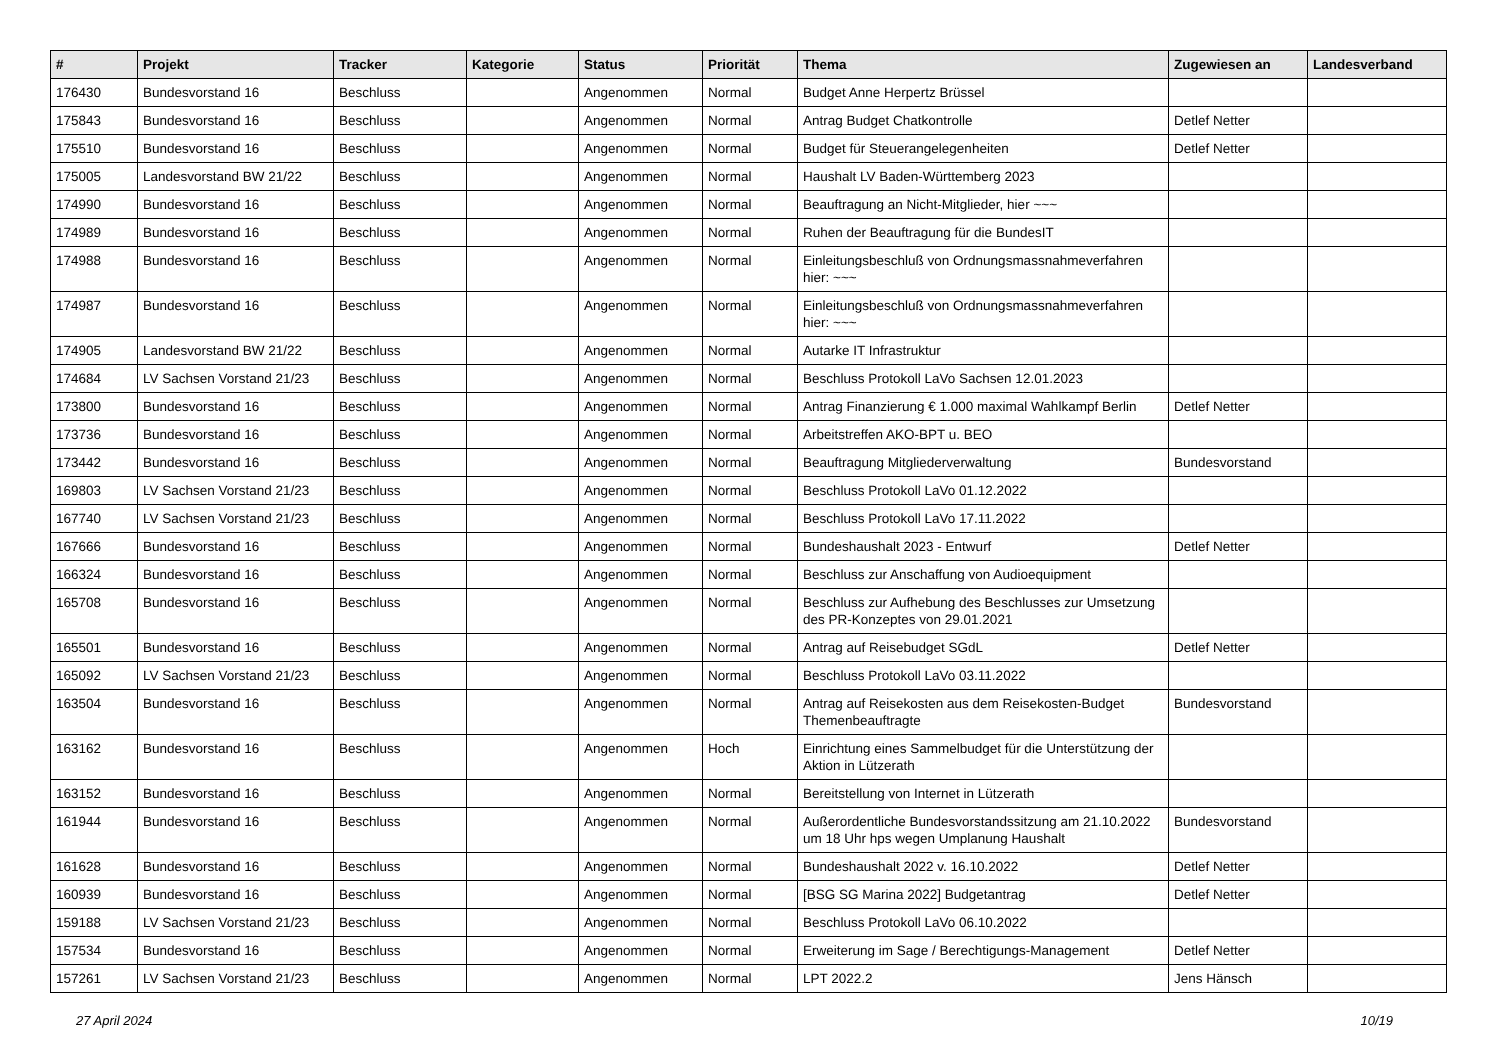| # | Projekt | Tracker | Kategorie | Status | Priorität | Thema | Zugewiesen an | Landesverband |
| --- | --- | --- | --- | --- | --- | --- | --- | --- |
| 176430 | Bundesvorstand 16 | Beschluss | | Angenommen | Normal | Budget Anne Herpertz Brüssel | | |
| 175843 | Bundesvorstand 16 | Beschluss | | Angenommen | Normal | Antrag Budget Chatkontrolle | Detlef Netter | |
| 175510 | Bundesvorstand 16 | Beschluss | | Angenommen | Normal | Budget für Steuerangelegenheiten | Detlef Netter | |
| 175005 | Landesvorstand BW 21/22 | Beschluss | | Angenommen | Normal | Haushalt LV Baden-Württemberg 2023 | | |
| 174990 | Bundesvorstand 16 | Beschluss | | Angenommen | Normal | Beauftragung an Nicht-Mitglieder, hier ~~~ | | |
| 174989 | Bundesvorstand 16 | Beschluss | | Angenommen | Normal | Ruhen der Beauftragung für die BundesIT | | |
| 174988 | Bundesvorstand 16 | Beschluss | | Angenommen | Normal | Einleitungsbeschluß von Ordnungsmassnahmeverfahren hier: ~~~ | | |
| 174987 | Bundesvorstand 16 | Beschluss | | Angenommen | Normal | Einleitungsbeschluß von Ordnungsmassnahmeverfahren hier: ~~~ | | |
| 174905 | Landesvorstand BW 21/22 | Beschluss | | Angenommen | Normal | Autarke IT Infrastruktur | | |
| 174684 | LV Sachsen Vorstand 21/23 | Beschluss | | Angenommen | Normal | Beschluss Protokoll LaVo Sachsen 12.01.2023 | | |
| 173800 | Bundesvorstand 16 | Beschluss | | Angenommen | Normal | Antrag Finanzierung € 1.000 maximal Wahlkampf Berlin | Detlef Netter | |
| 173736 | Bundesvorstand 16 | Beschluss | | Angenommen | Normal | Arbeitstreffen AKO-BPT u. BEO | | |
| 173442 | Bundesvorstand 16 | Beschluss | | Angenommen | Normal | Beauftragung Mitgliederverwaltung | Bundesvorstand | |
| 169803 | LV Sachsen Vorstand 21/23 | Beschluss | | Angenommen | Normal | Beschluss Protokoll LaVo 01.12.2022 | | |
| 167740 | LV Sachsen Vorstand 21/23 | Beschluss | | Angenommen | Normal | Beschluss Protokoll LaVo 17.11.2022 | | |
| 167666 | Bundesvorstand 16 | Beschluss | | Angenommen | Normal | Bundeshaushalt 2023 - Entwurf | Detlef Netter | |
| 166324 | Bundesvorstand 16 | Beschluss | | Angenommen | Normal | Beschluss zur Anschaffung von Audioequipment | | |
| 165708 | Bundesvorstand 16 | Beschluss | | Angenommen | Normal | Beschluss zur Aufhebung des Beschlusses zur Umsetzung des PR-Konzeptes von 29.01.2021 | | |
| 165501 | Bundesvorstand 16 | Beschluss | | Angenommen | Normal | Antrag auf Reisebudget SGdL | Detlef Netter | |
| 165092 | LV Sachsen Vorstand 21/23 | Beschluss | | Angenommen | Normal | Beschluss Protokoll LaVo 03.11.2022 | | |
| 163504 | Bundesvorstand 16 | Beschluss | | Angenommen | Normal | Antrag auf Reisekosten aus dem Reisekosten-Budget Themenbeauftragte | Bundesvorstand | |
| 163162 | Bundesvorstand 16 | Beschluss | | Angenommen | Hoch | Einrichtung eines Sammelbudget für die Unterstützung der Aktion in Lützerath | | |
| 163152 | Bundesvorstand 16 | Beschluss | | Angenommen | Normal | Bereitstellung von Internet in Lützerath | | |
| 161944 | Bundesvorstand 16 | Beschluss | | Angenommen | Normal | Außerordentliche Bundesvorstandssitzung am 21.10.2022 um 18 Uhr hps wegen Umplanung Haushalt | Bundesvorstand | |
| 161628 | Bundesvorstand 16 | Beschluss | | Angenommen | Normal | Bundeshaushalt 2022 v. 16.10.2022 | Detlef Netter | |
| 160939 | Bundesvorstand 16 | Beschluss | | Angenommen | Normal | [BSG SG Marina 2022] Budgetantrag | Detlef Netter | |
| 159188 | LV Sachsen Vorstand 21/23 | Beschluss | | Angenommen | Normal | Beschluss Protokoll LaVo 06.10.2022 | | |
| 157534 | Bundesvorstand 16 | Beschluss | | Angenommen | Normal | Erweiterung im Sage / Berechtigungs-Management | Detlef Netter | |
| 157261 | LV Sachsen Vorstand 21/23 | Beschluss | | Angenommen | Normal | LPT 2022.2 | Jens Hänsch | |
27 April 2024 10/19